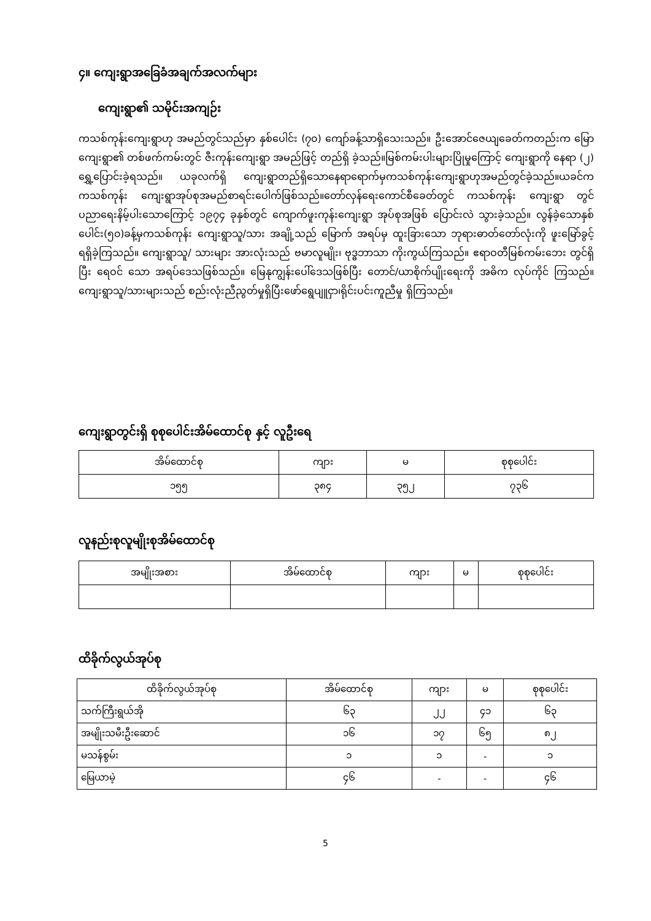၄။ ကျေးရွာအခြေခံအချက်အလက်များ
ကျေးရွာ၏ သမိုင်းအကျဉ်း
ကသစ်ကုန်းကျေးရွာဟု အမည်တွင်သည်မှာ နှစ်ပေါင်း (၇၀) ကျော်ခန့်သာရှိသေးသည်။ ဦးအောင်ဇေယျခေတ်ကတည်းက မြောကျေးရွာ၏ တစ်ဖက်ကမ်းတွင် ဇီးကုန်းကျေးရွာ အမည်ဖြင့် တည်ရှိ ခဲ့သည်။မြစ်ကမ်းပါးများပြိုမှုကြောင့် ကျေးရွာကို နေရာ (၂) ရွှေ့ပြောင်းခဲ့ရသည်။ ယခုလက်ရှိ ကျေးရွာတည်ရှိသောနေရာရောက်မှကသစ်ကုန်းကျေးရွာဟုအမည်တွင်ခဲ့သည်။ယခင်က ကသစ်ကုန်း ကျေးရွာအုပ်စုအမည်စာရင်းပေါက်ဖြစ်သည်။တော်လှန်ရေးကောင်စီခေတ်တွင် ကသစ်ကုန်း ကျေးရွာ တွင် ပညာရေးနိမ့်ပါးသောကြောင့် ၁၉၇၄ ခုနှစ်တွင် ကျောက်ဖူးကုန်းကျေးရွာ အုပ်စုအဖြစ် ပြောင်းလဲ သွားခဲ့သည်။ လွန်ခဲ့သောနှစ်ပေါင်း(၅၀)ခန့်မှကသစ်ကုန်း ကျေးရွာသူ/သား အချို့သည် မြောက် အရပ်မှ ထူးခြားသော ဘုရားဓာတ်တော်လုံးကို ဖူးမြော်ခွင့်ရရှိခဲ့ကြသည်။ ကျေးရွာသူ/ သားများ အားလုံးသည် ဗမာလူမျိုး၊ ဗုဒ္ဓဘာသာ ကိုးကွယ်ကြသည်။ ဧရာဝတီမြစ်ကမ်းဘေး တွင်ရှိပြီး ရေဝင် သော အရပ်ဒေသဖြစ်သည်။ မြေနုကျွန်းပေါ်ဒေသဖြစ်ပြီး တောင်/ယာစိုက်ပျိုးရေးကို အဓိက လုပ်ကိုင် ကြသည်။ကျေးရွာသူ/သားများသည် စည်းလုံးညီညွတ်မှုရှိပြီးဖော်ရွေပျူငှာ၊ရိုင်းပင်းကူညီမှု ရှိကြသည်။
ကျေးရွာတွင်းရှိ စုစုပေါင်းအိမ်ထောင်စု နှင့် လူဦးရေ
| အိမ်ထောင်စု | ကျား | မ | စုစုပေါင်း |
| --- | --- | --- | --- |
| ၁၅၅ | ၃၈၄ | ၃၅၂ | ၇၃၆ |
လူနည်းစုလူမျိုးစုအိမ်ထောင်စု
| အမျိုးအစား | အိမ်ထောင်စု | ကျား | မ | စုစုပေါင်း |
| --- | --- | --- | --- | --- |
ထိခိုက်လွယ်အုပ်စု
| ထိခိုက်လွယ်အုပ်စု | အိမ်ထောင်စု | ကျား | မ | စုစုပေါင်း |
| --- | --- | --- | --- | --- |
| သက်ကြီးရွယ်အို | ၆၃ | ၂၂ | ၄၁ | ၆၃ |
| အမျိုးသမီးဦးဆောင် | ၁၆ | ၁၇ | ၆၅ | ၈၂ |
| မသန်စွမ်း | ၁ | ၁ | - | ၁ |
| မြေယာမဲ့ | ၄၆ | - | - | ၄၆ |
5